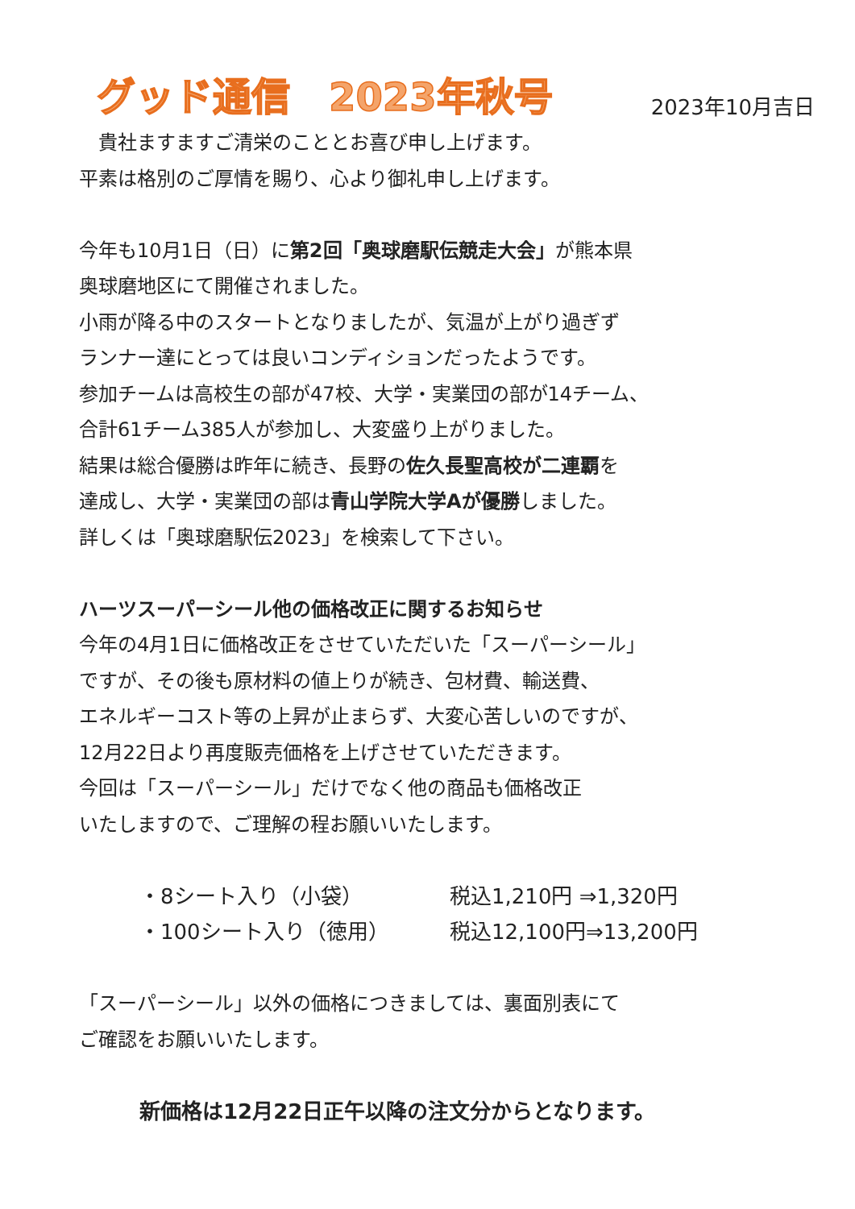グッド通信　2023年秋号
2023年10月吉日
　貴社ますますご清栄のこととお喜び申し上げます。
平素は格別のご厚情を賜り、心より御礼申し上げます。
今年も10月1日（日）に第2回「奥球磨駅伝競走大会」が熊本県
奥球磨地区にて開催されました。
小雨が降る中のスタートとなりましたが、気温が上がり過ぎず
ランナー達にとっては良いコンディションだったようです。
参加チームは高校生の部が47校、大学・実業団の部が14チーム、
合計61チーム385人が参加し、大変盛り上がりました。
結果は総合優勝は昨年に続き、長野の佐久長聖高校が二連覇を
達成し、大学・実業団の部は青山学院大学Aが優勝しました。
詳しくは「奥球磨駅伝2023」を検索して下さい。
ハーツスーパーシール他の価格改正に関するお知らせ
今年の4月1日に価格改正をさせていただいた「スーパーシール」
ですが、その後も原材料の値上りが続き、包材費、輸送費、
エネルギーコスト等の上昇が止まらず、大変心苦しいのですが、
12月22日より再度販売価格を上げさせていただきます。
今回は「スーパーシール」だけでなく他の商品も価格改正
いたしますので、ご理解の程お願いいたします。
| ・8シート入り（小袋） | 税込1,210円 ⇒1,320円 |
| ・100シート入り（徳用） | 税込12,100円⇒13,200円 |
「スーパーシール」以外の価格につきましては、裏面別表にて
ご確認をお願いいたします。
新価格は12月22日正午以降の注文分からとなります。